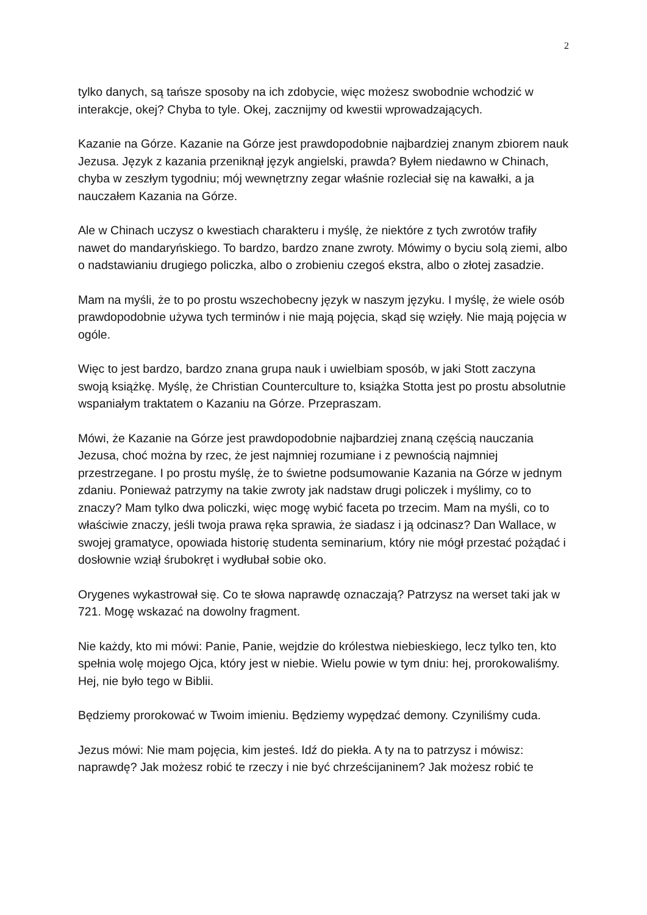2
tylko danych, są tańsze sposoby na ich zdobycie, więc możesz swobodnie wchodzić w interakcje, okej? Chyba to tyle. Okej, zacznijmy od kwestii wprowadzających.
Kazanie na Górze. Kazanie na Górze jest prawdopodobnie najbardziej znanym zbiorem nauk Jezusa. Język z kazania przeniknął język angielski, prawda? Byłem niedawno w Chinach, chyba w zeszłym tygodniu; mój wewnętrzny zegar właśnie rozleciał się na kawałki, a ja nauczałem Kazania na Górze.
Ale w Chinach uczysz o kwestiach charakteru i myślę, że niektóre z tych zwrotów trafiły nawet do mandaryńskiego. To bardzo, bardzo znane zwroty. Mówimy o byciu solą ziemi, albo o nadstawianiu drugiego policzka, albo o zrobieniu czegoś ekstra, albo o złotej zasadzie.
Mam na myśli, że to po prostu wszechobecny język w naszym języku. I myślę, że wiele osób prawdopodobnie używa tych terminów i nie mają pojęcia, skąd się wzięły. Nie mają pojęcia w ogóle.
Więc to jest bardzo, bardzo znana grupa nauk i uwielbiam sposób, w jaki Stott zaczyna swoją książkę. Myślę, że Christian Counterculture to, książka Stotta jest po prostu absolutnie wspaniałym traktatem o Kazaniu na Górze. Przepraszam.
Mówi, że Kazanie na Górze jest prawdopodobnie najbardziej znaną częścią nauczania Jezusa, choć można by rzec, że jest najmniej rozumiane i z pewnością najmniej przestrzegane. I po prostu myślę, że to świetne podsumowanie Kazania na Górze w jednym zdaniu. Ponieważ patrzymy na takie zwroty jak nadstaw drugi policzek i myślimy, co to znaczy? Mam tylko dwa policzki, więc mogę wybić faceta po trzecim. Mam na myśli, co to właściwie znaczy, jeśli twoja prawa ręka sprawia, że siadasz i ją odcinasz? Dan Wallace, w swojej gramatyce, opowiada historię studenta seminarium, który nie mógł przestać pożądać i dosłownie wziął śrubokręt i wydłubał sobie oko.
Orygenes wykastrował się. Co te słowa naprawdę oznaczają? Patrzysz na werset taki jak w 721. Mogę wskazać na dowolny fragment.
Nie każdy, kto mi mówi: Panie, Panie, wejdzie do królestwa niebieskiego, lecz tylko ten, kto spełnia wolę mojego Ojca, który jest w niebie. Wielu powie w tym dniu: hej, prorokowaliśmy. Hej, nie było tego w Biblii.
Będziemy prorokować w Twoim imieniu. Będziemy wypędzać demony. Czyniliśmy cuda.
Jezus mówi: Nie mam pojęcia, kim jesteś. Idź do piekła. A ty na to patrzysz i mówisz: naprawdę? Jak możesz robić te rzeczy i nie być chrześcijaninem? Jak możesz robić te